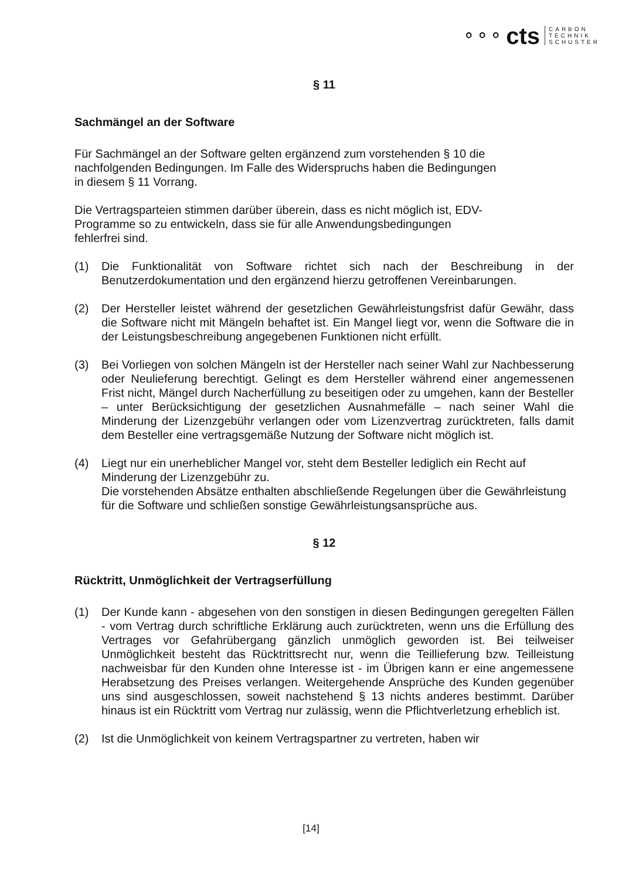⚬⚬⚬ cts
CARBON
TECHNIK
SCHUSTER
§ 11
Sachmängel an der Software
Für Sachmängel an der Software gelten ergänzend zum vorstehenden § 10 die
nachfolgenden Bedingungen. Im Falle des Widerspruchs haben die Bedingungen
in diesem § 11 Vorrang.
Die Vertragsparteien stimmen darüber überein, dass es nicht möglich ist, EDV-
Programme so zu entwickeln, dass sie für alle Anwendungsbedingungen
fehlerfrei sind.
(1) Die Funktionalität von Software richtet sich nach der Beschreibung in der Benutzerdokumentation und den ergänzend hierzu getroffenen Vereinbarungen.
(2) Der Hersteller leistet während der gesetzlichen Gewährleistungsfrist dafür Gewähr, dass die Software nicht mit Mängeln behaftet ist. Ein Mangel liegt vor, wenn die Software die in der Leistungsbeschreibung angegebenen Funktionen nicht erfüllt.
(3) Bei Vorliegen von solchen Mängeln ist der Hersteller nach seiner Wahl zur Nachbesserung oder Neulieferung berechtigt. Gelingt es dem Hersteller während einer angemessenen Frist nicht, Mängel durch Nacherfüllung zu beseitigen oder zu umgehen, kann der Besteller – unter Berücksichtigung der gesetzlichen Ausnahmefälle – nach seiner Wahl die Minderung der Lizenzgebühr verlangen oder vom Lizenzvertrag zurücktreten, falls damit dem Besteller eine vertragsgemäße Nutzung der Software nicht möglich ist.
(4) Liegt nur ein unerheblicher Mangel vor, steht dem Besteller lediglich ein Recht auf Minderung der Lizenzgebühr zu.
Die vorstehenden Absätze enthalten abschließende Regelungen über die Gewährleistung für die Software und schließen sonstige Gewährleistungsansprüche aus.
§ 12
Rücktritt, Unmöglichkeit der Vertragserfüllung
(1) Der Kunde kann - abgesehen von den sonstigen in diesen Bedingungen geregelten Fällen - vom Vertrag durch schriftliche Erklärung auch zurücktreten, wenn uns die Erfüllung des Vertrages vor Gefahrübergang gänzlich unmöglich geworden ist. Bei teilweiser Unmöglichkeit besteht das Rücktrittsrecht nur, wenn die Teillieferung bzw. Teilleistung nachweisbar für den Kunden ohne Interesse ist - im Übrigen kann er eine angemessene Herabsetzung des Preises verlangen. Weitergehende Ansprüche des Kunden gegenüber uns sind ausgeschlossen, soweit nachstehend § 13 nichts anderes bestimmt. Darüber hinaus ist ein Rücktritt vom Vertrag nur zulässig, wenn die Pflichtverletzung erheblich ist.
(2) Ist die Unmöglichkeit von keinem Vertragspartner zu vertreten, haben wir
[14]